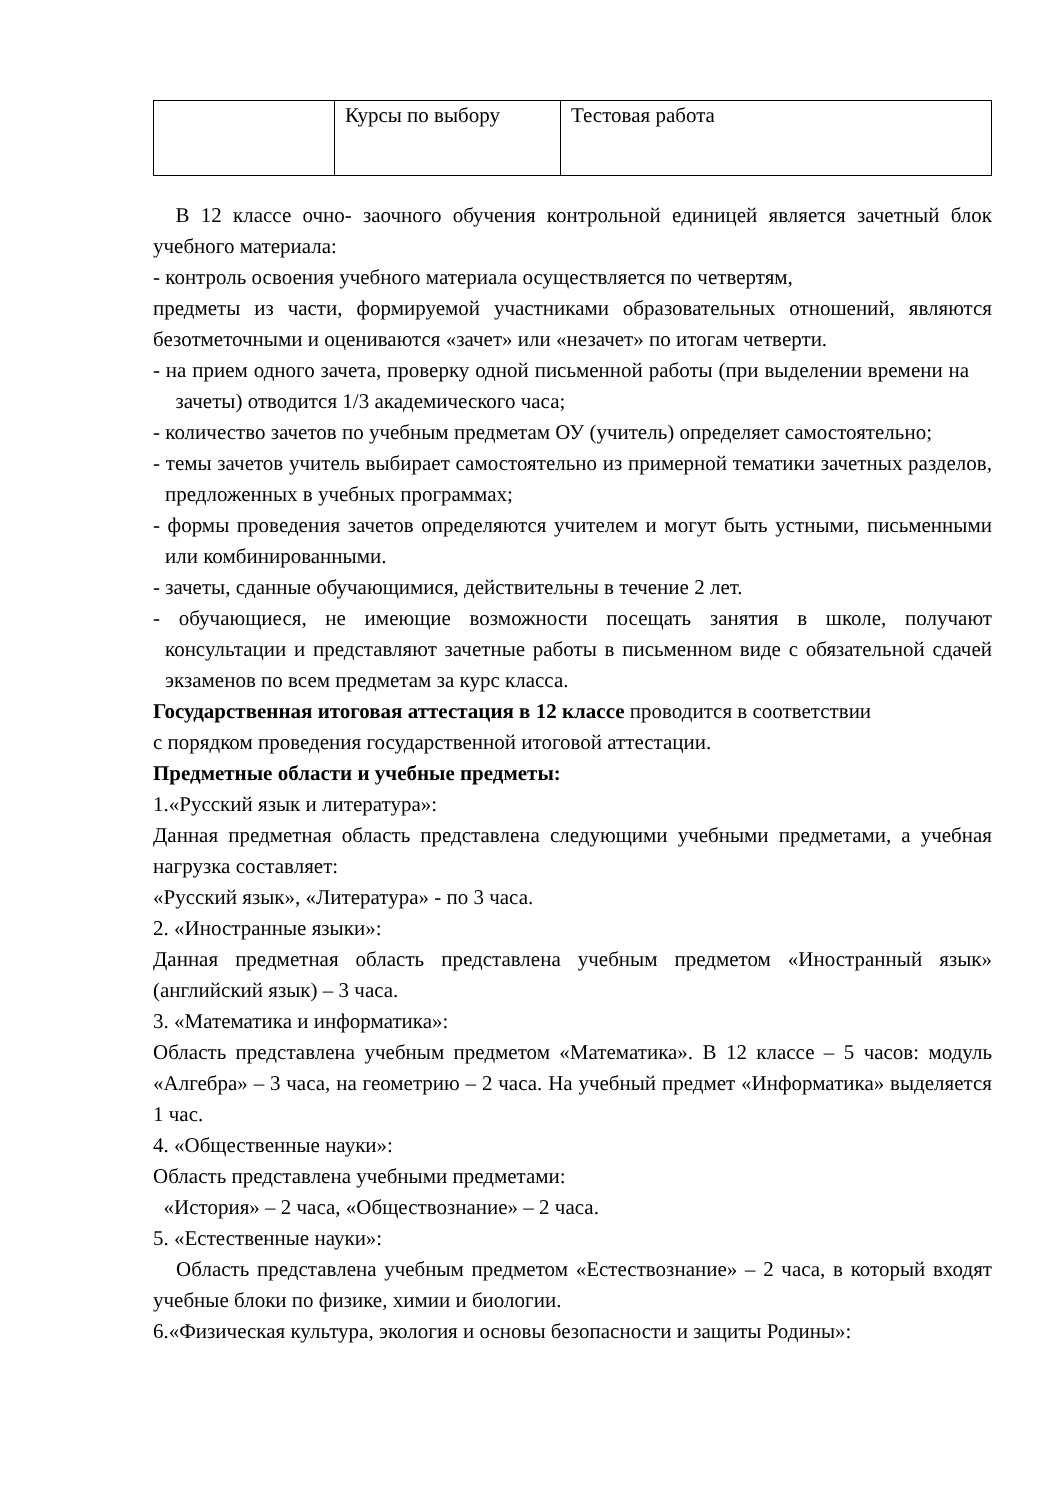| | Курсы по выбору | Тестовая работа |
В 12 классе очно- заочного обучения контрольной единицей является зачетный блок учебного материала:
- контроль освоения учебного материала осуществляется по четвертям,
предметы из части, формируемой участниками образовательных отношений, являются безотметочными и оцениваются «зачет» или «незачет» по итогам четверти.
- на прием одного зачета, проверку одной письменной работы (при выделении времени на зачеты) отводится 1/3 академического часа;
- количество зачетов по учебным предметам ОУ (учитель) определяет самостоятельно;
- темы зачетов учитель выбирает самостоятельно из примерной тематики зачетных разделов, предложенных в учебных программах;
- формы проведения зачетов определяются учителем и могут быть устными, письменными или комбинированными.
- зачеты, сданные обучающимися, действительны в течение 2 лет.
- обучающиеся, не имеющие возможности посещать занятия в школе, получают консультации и представляют зачетные работы в письменном виде с обязательной сдачей экзаменов по всем предметам за курс класса.
Государственная итоговая аттестация в 12 классе проводится в соответствии
с порядком проведения государственной итоговой аттестации.
Предметные области и учебные предметы:
1.«Русский язык и литература»:
Данная предметная область представлена следующими учебными предметами, а учебная нагрузка составляет:
«Русский язык», «Литература» - по 3 часа.
2. «Иностранные языки»:
Данная предметная область представлена учебным предметом «Иностранный язык» (английский язык) – 3 часа.
3. «Математика и информатика»:
Область представлена учебным предметом «Математика». В 12 классе – 5 часов: модуль «Алгебра» – 3 часа, на геометрию – 2 часа. На учебный предмет «Информатика» выделяется 1 час.
4. «Общественные науки»:
Область представлена учебными предметами:
«История» – 2 часа, «Обществознание» – 2 часа.
5. «Естественные науки»:
Область представлена учебным предметом «Естествознание» – 2 часа, в который входят учебные блоки по физике, химии и биологии.
6.«Физическая культура, экология и основы безопасности и защиты Родины»: